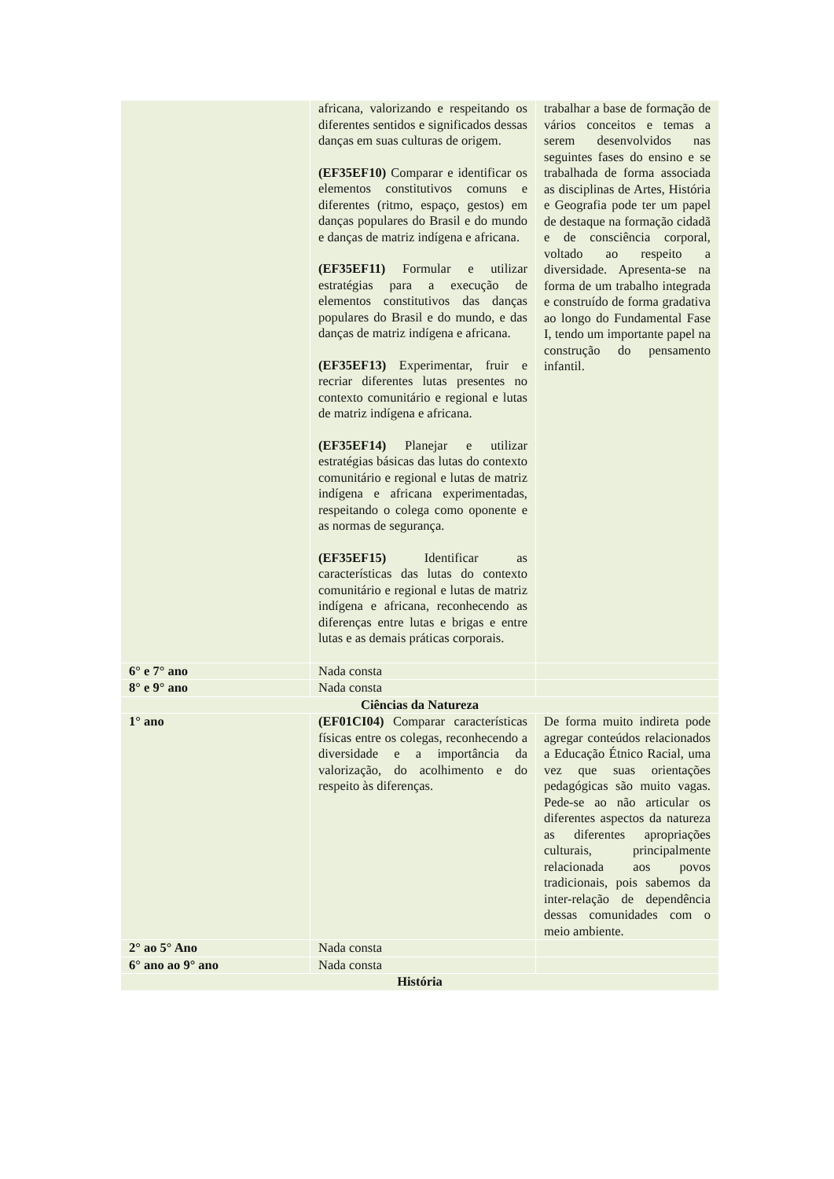| | africana, valorizando e respeitando os diferentes sentidos e significados dessas danças em suas culturas de origem. (EF35EF10) Comparar e identificar os elementos constitutivos comuns e diferentes (ritmo, espaço, gestos) em danças populares do Brasil e do mundo e danças de matriz indígena e africana. (EF35EF11) Formular e utilizar estratégias para a execução de elementos constitutivos das danças populares do Brasil e do mundo, e das danças de matriz indígena e africana. (EF35EF13) Experimentar, fruir e recriar diferentes lutas presentes no contexto comunitário e regional e lutas de matriz indígena e africana. (EF35EF14) Planejar e utilizar estratégias básicas das lutas do contexto comunitário e regional e lutas de matriz indígena e africana experimentadas, respeitando o colega como oponente e as normas de segurança. (EF35EF15) Identificar as características das lutas do contexto comunitário e regional e lutas de matriz indígena e africana, reconhecendo as diferenças entre lutas e brigas e entre lutas e as demais práticas corporais. | trabalhar a base de formação de vários conceitos e temas a serem desenvolvidos nas seguintes fases do ensino e se trabalhada de forma associada as disciplinas de Artes, História e Geografia pode ter um papel de destaque na formação cidadã e de consciência corporal, voltado ao respeito a diversidade. Apresenta-se na forma de um trabalho integrada e construído de forma gradativa ao longo do Fundamental Fase I, tendo um importante papel na construção do pensamento infantil. |
| 6° e 7° ano | Nada consta | |
| 8° e 9° ano | Nada consta | |
| Ciências da Natureza | | |
| 1° ano | (EF01CI04) Comparar características físicas entre os colegas, reconhecendo a diversidade e a importância da valorização, do acolhimento e do respeito às diferenças. | De forma muito indireta pode agregar conteúdos relacionados a Educação Étnico Racial, uma vez que suas orientações pedagógicas são muito vagas. Pede-se ao não articular os diferentes aspectos da natureza as diferentes apropriações culturais, principalmente relacionada aos povos tradicionais, pois sabemos da inter-relação de dependência dessas comunidades com o meio ambiente. |
| 2° ao 5° Ano | Nada consta | |
| 6° ano ao 9° ano | Nada consta | |
| História | | |